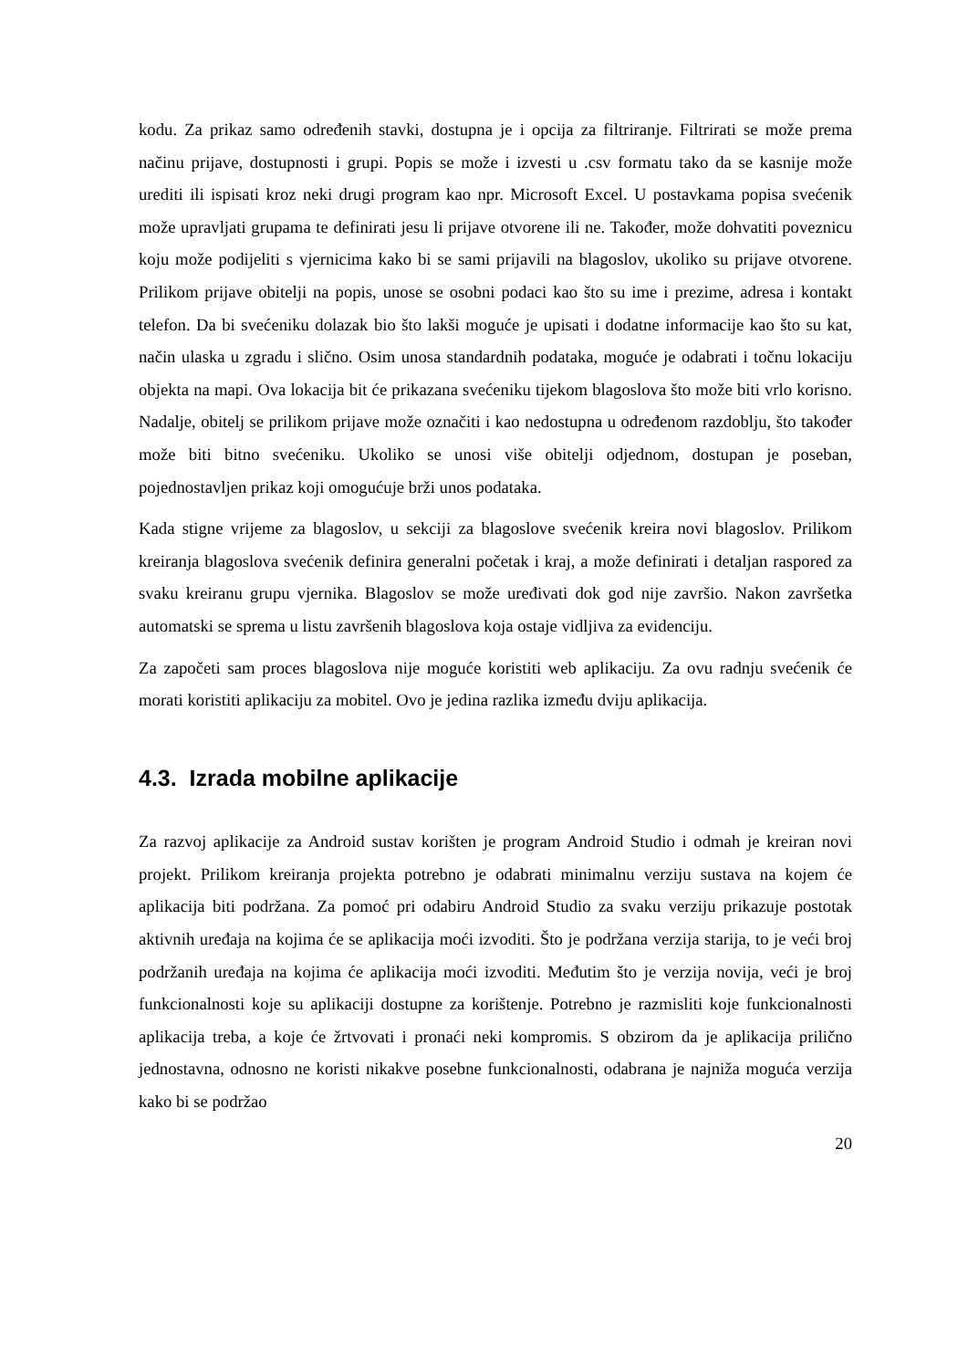kodu. Za prikaz samo određenih stavki, dostupna je i opcija za filtriranje. Filtrirati se može prema načinu prijave, dostupnosti i grupi. Popis se može i izvesti u .csv formatu tako da se kasnije može urediti ili ispisati kroz neki drugi program kao npr. Microsoft Excel. U postavkama popisa svećenik može upravljati grupama te definirati jesu li prijave otvorene ili ne. Također, može dohvatiti poveznicu koju može podijeliti s vjernicima kako bi se sami prijavili na blagoslov, ukoliko su prijave otvorene. Prilikom prijave obitelji na popis, unose se osobni podaci kao što su ime i prezime, adresa i kontakt telefon. Da bi svećeniku dolazak bio što lakši moguće je upisati i dodatne informacije kao što su kat, način ulaska u zgradu i slično. Osim unosa standardnih podataka, moguće je odabrati i točnu lokaciju objekta na mapi. Ova lokacija bit će prikazana svećeniku tijekom blagoslova što može biti vrlo korisno. Nadalje, obitelj se prilikom prijave može označiti i kao nedostupna u određenom razdoblju, što također može biti bitno svećeniku. Ukoliko se unosi više obitelji odjednom, dostupan je poseban, pojednostavljen prikaz koji omogućuje brži unos podataka.
Kada stigne vrijeme za blagoslov, u sekciji za blagoslove svećenik kreira novi blagoslov. Prilikom kreiranja blagoslova svećenik definira generalni početak i kraj, a može definirati i detaljan raspored za svaku kreiranu grupu vjernika. Blagoslov se može uređivati dok god nije završio. Nakon završetka automatski se sprema u listu završenih blagoslova koja ostaje vidljiva za evidenciju.
Za započeti sam proces blagoslova nije moguće koristiti web aplikaciju. Za ovu radnju svećenik će morati koristiti aplikaciju za mobitel. Ovo je jedina razlika između dviju aplikacija.
4.3. Izrada mobilne aplikacije
Za razvoj aplikacije za Android sustav korišten je program Android Studio i odmah je kreiran novi projekt. Prilikom kreiranja projekta potrebno je odabrati minimalnu verziju sustava na kojem će aplikacija biti podržana. Za pomoć pri odabiru Android Studio za svaku verziju prikazuje postotak aktivnih uređaja na kojima će se aplikacija moći izvoditi. Što je podržana verzija starija, to je veći broj podržanih uređaja na kojima će aplikacija moći izvoditi. Međutim što je verzija novija, veći je broj funkcionalnosti koje su aplikaciji dostupne za korištenje. Potrebno je razmisliti koje funkcionalnosti aplikacija treba, a koje će žrtvovati i pronaći neki kompromis. S obzirom da je aplikacija prilično jednostavna, odnosno ne koristi nikakve posebne funkcionalnosti, odabrana je najniža moguća verzija kako bi se podržao
20